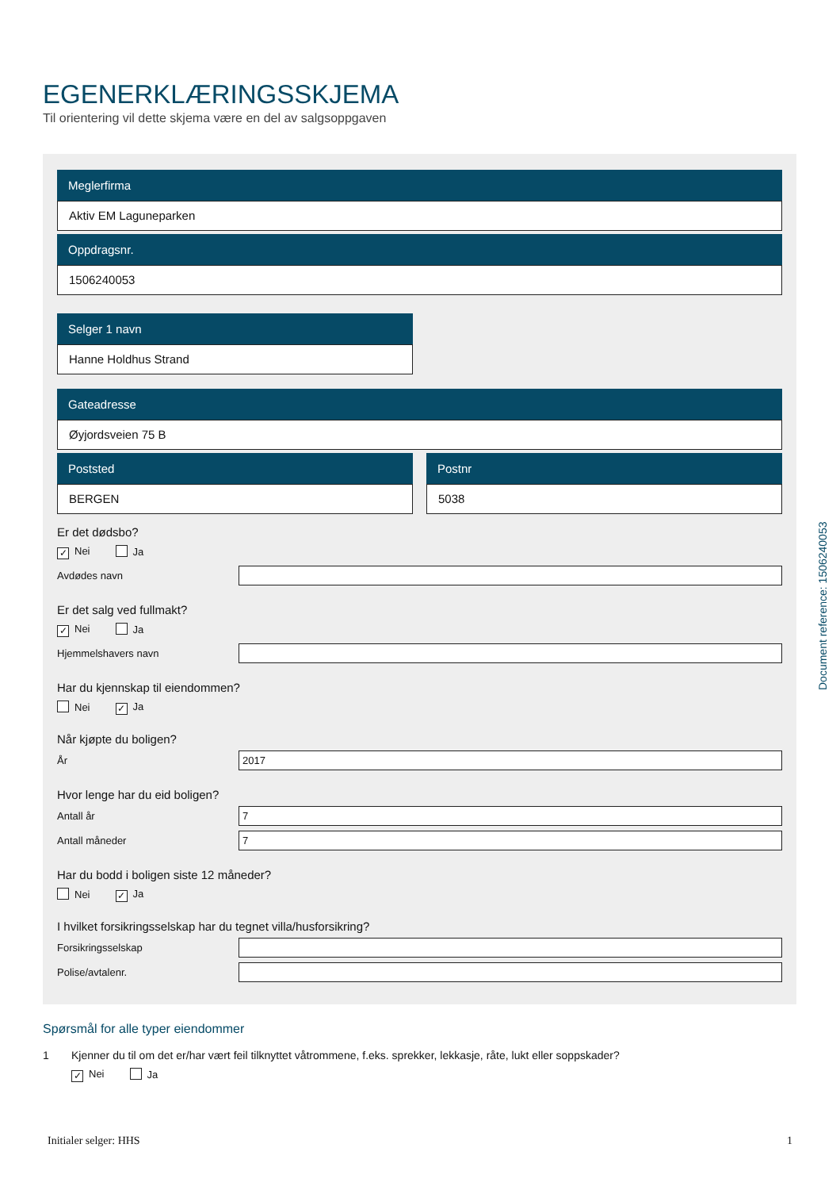EGENERKLÆRINGSSKJEMA
Til orientering vil dette skjema være en del av salgsoppgaven
Meglerfirma
Aktiv EM Laguneparken
Oppdragsnr.
1506240053
Selger 1 navn
Hanne Holdhus Strand
Gateadresse
Øyjordsveien 75 B
Poststed
BERGEN
Postnr
5038
Er det dødsbo?
✓ Nei Ja
Avdødes navn
Er det salg ved fullmakt?
✓ Nei Ja
Hjemmelshavers navn
Har du kjennskap til eiendommen?
Nei ✓ Ja
Når kjøpte du boligen?
År
2017
Hvor lenge har du eid boligen?
Antall år
7
Antall måneder
7
Har du bodd i boligen siste 12 måneder?
Nei ✓ Ja
I hvilket forsikringsselskap har du tegnet villa/husforsikring?
Forsikringsselskap
Polise/avtalenr.
Spørsmål for alle typer eiendommer
1 Kjenner du til om det er/har vært feil tilknyttet våtrommene, f.eks. sprekker, lekkasje, råte, lukt eller soppskader?
✓ Nei Ja
Document reference: 1506240053
Initialer selger: HHS 1